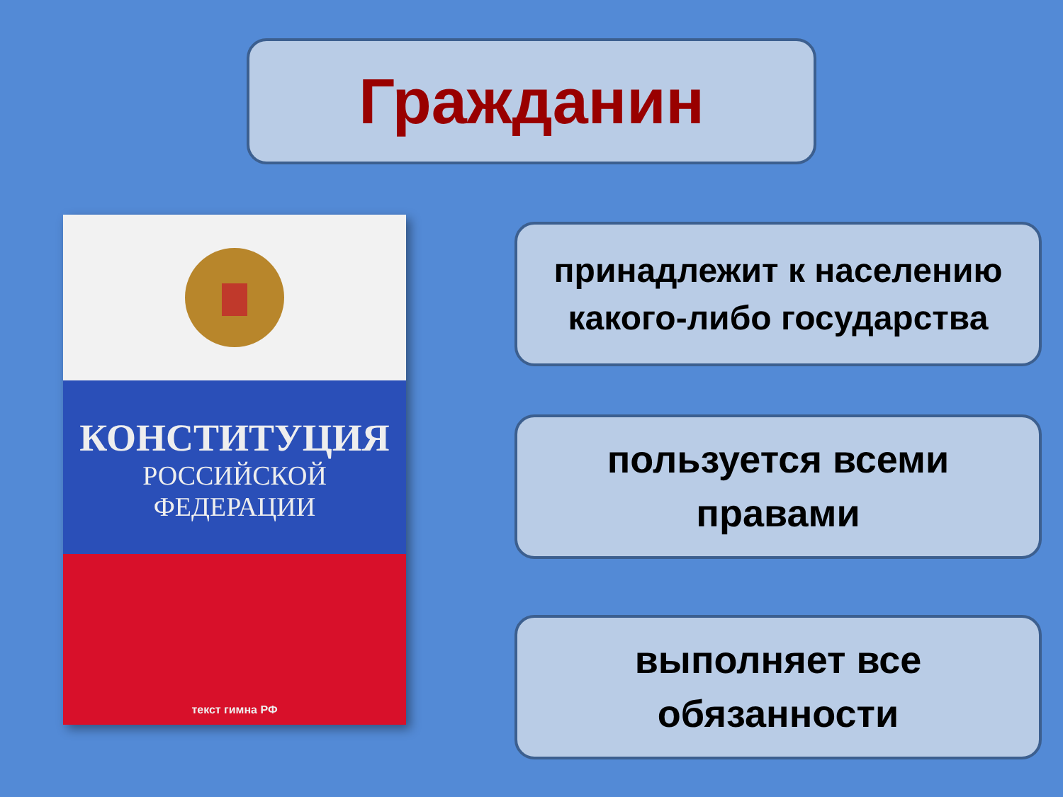Гражданин
КОНСТИТУЦИЯ
РОССИЙСКОЙ
ФЕДЕРАЦИИ
текст гимна РФ
принадлежит к населению
какого-либо государства
пользуется всеми
правами
выполняет все
обязанности